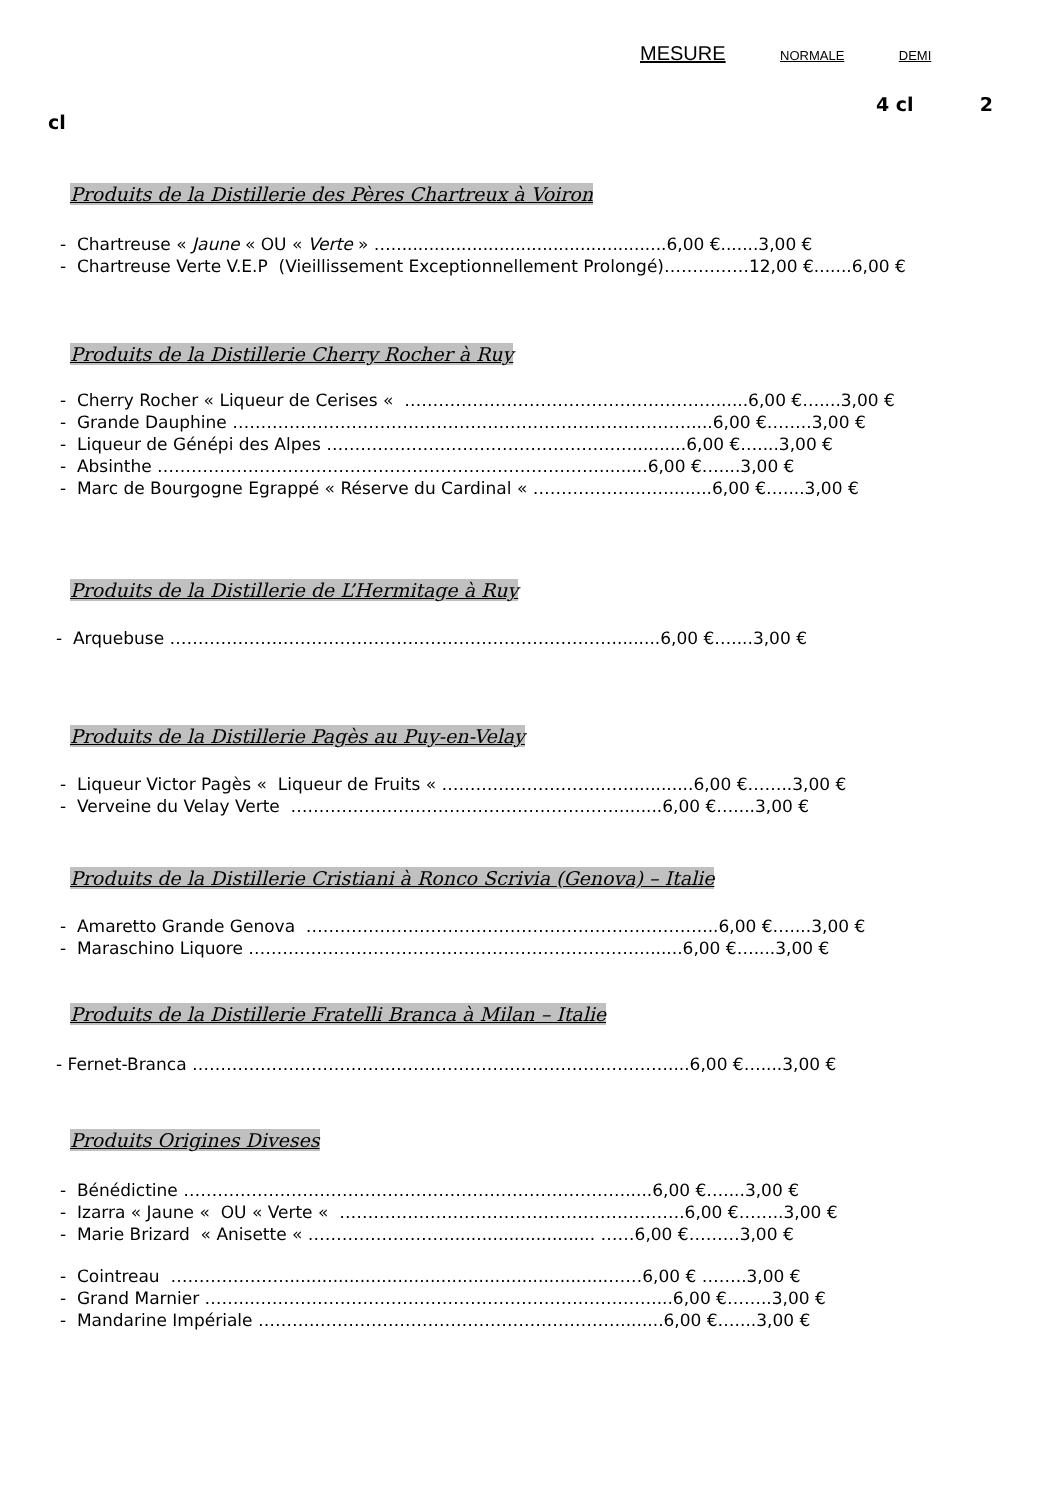MESURE NORMALE DEMI
4 cl 2
cl
Produits de la Distillerie des Pères Chartreux à Voiron
- Chartreuse « Jaune « OU « Verte » …...................................................6,00 €.......3,00 €
- Chartreuse Verte V.E.P (Vieillissement Exceptionnellement Prolongé)……………12,00 €.......6,00 €
Produits de la Distillerie Cherry Rocher à Ruy
- Cherry Rocher « Liqueur de Cerises « ……………………………………………….......6,00 €…....3,00 €
- Grande Dauphine ………………………………………………………………………....6,00 €……..3,00 €
- Liqueur de Génépi des Alpes ………………………………………………..........6,00 €…....3,00 €
- Absinthe …………………………………………………………………….........6,00 €…....3,00 €
- Marc de Bourgogne Egrappé « Réserve du Cardinal « ……………………........6,00 €…....3,00 €
Produits de la Distillerie de L’Hermitage à Ruy
- Arquebuse …………………………………………………………………….........6,00 €…....3,00 €
Produits de la Distillerie Pagès au Puy-en-Velay
- Liqueur Victor Pagès « Liqueur de Fruits « ……………………………............6,00 €……..3,00 €
- Verveine du Velay Verte ….………………………………………………........6,00 €…....3,00 €
Produits de la Distillerie Cristiani à Ronco Scrivia (Genova) – Italie
- Amaretto Grande Genova ……………………………………………………………....6,00 €…....3,00 €
- Maraschino Liquore ……………………………………………………………........6,00 €…....3,00 €
Produits de la Distillerie Fratelli Branca à Milan – Italie
- Fernet-Branca …………………………………………………………………………....6,00 €…....3,00 €
Produits Origines Diveses
- Bénédictine …………………………………………………………………….....6,00 €…....3,00 €
- Izarra « Jaune « OU « Verte « …………………………………………………….6,00 €……..3,00 €
- Marie Brizard « Anisette « ……………………............................ ……6,00 €………3,00 €
- Cointreau …………………...........................................................……6,00 € ……..3,00 €
- Grand Marnier ……...………………………………………………….…………....6,00 €……..3,00 €
- Mandarine Impériale ……….………………………………………………........6,00 €…....3,00 €